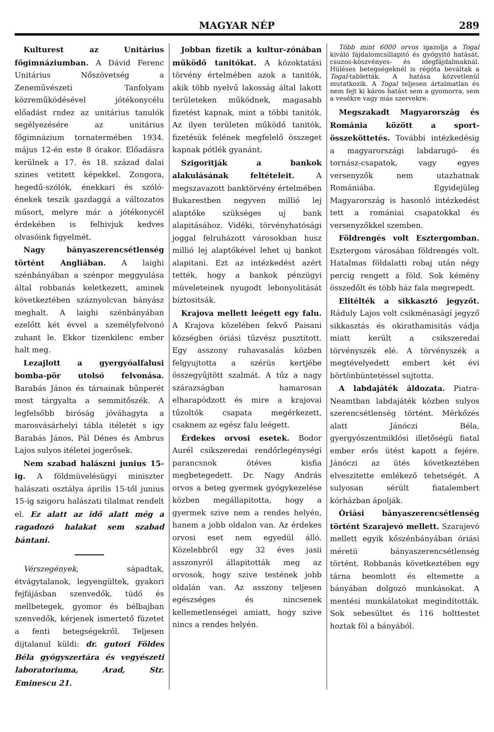MAGYAR NÉP 289
Kulturest az Unitárius főgimnáziumban. A Dávid Ferenc Unitárius Nőszövetség a Zeneművészeti Tanfolyam közreműködésével jótékonycélu előadást rndez az unitárius tanulók segélyezésére az unitárius főgimnázium tornatermében 1934. május 12-én este 8 órakor. Előadásra kerülnek a 17. és 18. század dalai szines vetitett képekkel. Zongora, hegedű-szólók, énekkari és szóló-énekek teszik gazdaggá a változatos műsort, melyre már a jótékonycél érdekében is felhivjuk kedves olvasóink figyelmét.
Nagy bányaszerencsétlenség történt Angliában. A laighi szénbányában a szénpor meggyulása által robbanás keletkezett, aminek következtében száznyolcvan bányász meghalt. A laighi szénbányában ezelőtt két évvel a személyfelvonó zuhant le. Ekkor tizenkilenc ember halt meg.
Lezajlott a gyergyóalfalusi bomba-pör utolsó felvonása. Barabás János és társainak bűnperét most tárgyalta a semmitőszék. A legfelsőbb biróság jóváhagyta a marosvásárhelyi tábla itéletét s igy Barabás János, Pál Dénes és Ambrus Lajos sulyos itéletei jogerősek.
Nem szabad halászni junius 15-ig. A földmüvelésügyi miniszter halászati osztálya április 15-től junius 15-ig szigoru halászati tilalmat rendelt el. Ez alatt az idő alatt még a ragadozó halakat sem szabad bántani.
Vérszegények, sápadtak, étvágytalanok, legyengültek, gyakori fejfájásban szenvedők, tüdő és mellbetegek, gyomor és bélbajban szenvedők, kérjenek ismertető füzetet a fenti betegségekről. Teljesen dijtalanul küldi: dr. gutori Földes Béla gyógyszertára és vegyészeti laboratoriuma, Arad, Str. Eminescu 21.
Jobban fizetik a kultur-zónában működő tanitókat. A közoktatási törvény értelmében azok a tanitók, akik több nyelvű lakosság által lakott területeken működnek, magasabb fizetést kapnak, mint a többi tanitók. Az ilyen területen működő tanitók, fizetésük felének megfelelő összeget kapnak pótlék gyanánt.
Szigoritják a bankok alakulásának feltételeit. A megszavazott banktörvény értelmében Bukarestben negyven millió lej alaptőke szükséges uj bank alapitásához. Vidéki, törvényhatósági joggal felruházott városokban husz millió lej alaptőkével lehet uj bankot alapitani. Ezt az intézkedést azért tették, hogy a bankok pénzügyi müveleteinek nyugodt lebonyolitását biztositsák.
Krajova mellett leégett egy falu. A Krajova közelében fekvő Paisani községben óriási tűzvész pusztitott. Egy asszony ruhavasalás közben felgyujtotta a szérüs kertjébe összegyűjtött szalmát. A tűz a nagy szárazságban hamarosan elharapódzott és mire a krajovai tűzoltók csapata megérkezett, csaknem az egész falu leégett.
Érdekes orvosi esetek. Bodor Aurél csikszeredai rendőrlegénységi parancsnok ötéves kisfia megbetegedett. Dr. Nagy András orvos a beteg gyermek gyógykezelése közben megállapitotta, hogy a gyermek szive nem a rendes helyén, hanem a jobb oldalon van. Az érdekes orvosi eset nem egyedül álló. Közelebbről egy 32 éves jasii asszonyról állapitották meg az orvosok, hogy szive testének jobb oldalán van. Az asszony teljesen egészséges és nincsenek kellemetlenségei amiatt, hogy szive nincs a rendes helyén.
Több mint 6000 orvos igazolja a Togal kiváló fájdalomcsillapitó és gyógyitó hatását, csuzos-köszvényes- és idegfájdalmaknál. Hüléses betegségeknél is régóta beváltak a Togal-tabletták. A hatása közvetlenül mutatkozik. A Togal teljesen ártalmatlan és nem fejt ki káros hatást sem a gyomorra, sem a vesékre vagy más szervekre.
Megszakadt Magyarország és Románia között a sport-összeköttetés. További intézkedésig a magyarországi labdarugó- és tornász-csapatok, vagy egyes versenyzők nem utazhatnak Romániába. Egyidejüleg Magyarország is hasonló intézkedést tett a romániai csapatokkal és versenyzőkkel szemben.
Földrengés volt Esztergomban. Esztergom városában földrengés volt. Hatalmas földalatti robaj után négy percig rengett a föld. Sok kémény összedőlt és több ház fala megrepedt.
Elitélték a sikkasztó jegyzőt. Ráduly Lajos volt csikménaságí jegyző sikkasztás és okirathamisitás vádja miatt került a csikszeredai törvényszék elé. A törvényszék a megtévelyedett embert két évi börtönbüntetéssel sujtotta.
A labdajáték áldozata. Piatra-Neamtban labdajáték közben sulyos szerencsétlenség történt. Mérkőzés alatt Jánóczi Béla, gyergyószentmiklósi illetőségü fiatal ember erős ütést kapott a fejére. Jánóczi az ütés következtében elveszitette emlékező tehetségét. A sulyosan sérült fiatalembert kórházban ápolják.
Óriási bányaszerencsétlenség történt Szarajevó mellett. Szarajevó mellett egyik kőszénbányában óriási méretü bányaszerencsétlenség történt. Robbanás következtében egy tárna beomlott és eltemette a bányában dolgozó munkásokat. A mentési munkálatokat megindították. Sok sebesültet és 116 holttestet hoztak föl a bányából.